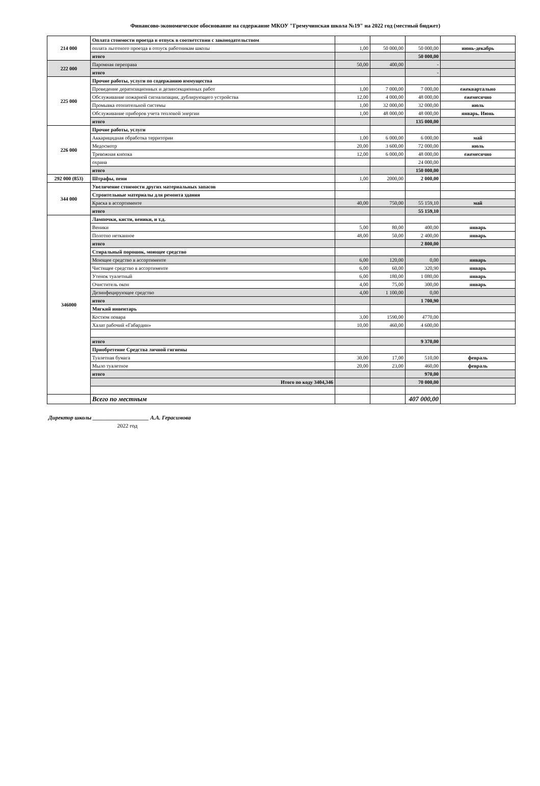Финансово-экономическое обоснование на содержание МКОУ "Гремучинская школа №19" на 2022 год (местный бюджет)
| 214 000 | Оплата стоимости проезда в отпуск в соответствии с законодательством | | | | |
| | оплата льготного проезда в отпуск работникам школы | 1,00 | 50 000,00 | 50 000,00 | июнь-декабрь |
| | итого | | | 50 000,00 | |
| 222 000 | Паромная переправа | 50,00 | 400,00 | - | |
| | итого | | | - | |
| 225 000 | Прочие работы, услуги по содержанию иммущества | | | | |
| | Проведение дератизационных и дезинсекционных работ | 1,00 | 7 000,00 | 7 000,00 | ежеквартально |
| | Обслуживание пожарной сигнализации, дублирующего устройства | 12,00 | 4 000,00 | 48 000,00 | ежемесячно |
| | Промывка отопительной системы | 1,00 | 32 000,00 | 32 000,00 | июль |
| | Обслуживание приборов учета тепловой энергии | 1,00 | 48 000,00 | 48 000,00 | январь. Июнь |
| | итого | | | 135 000,00 | |
| 226 000 | Прочие работы, услуги | | | | |
| | Аккарицидная обработка территории | 1,00 | 6 000,00 | 6 000,00 | май |
| | Медосмотр | 20,00 | 3 600,00 | 72 000,00 | июль |
| | Тревожная кнопка | 12,00 | 6 000,00 | 48 000,00 | ежемесячно |
| | охрана | | | 24 000,00 | |
| | итого | | | 150 000,00 | |
| 292 000 (853) | Штрафы, пени | 1,00 | 2000,00 | 2 000,00 | |
| 344 000 | Увеличение стоимости других материальных запасов | | | | |
| | Строительные материалы для ремонта здания | | | | |
| | Краска в ассортименте | 40,00 | 750,00 | 55 159,10 | май |
| | итого | | | 55 159,10 | |
| 346000 | Лампочки, кисти, веники, и т.д. | | | | |
| | Веники | 5,00 | 80,00 | 400,00 | январь |
| | Полотно нетканное | 48,00 | 50,00 | 2 400,00 | январь |
| | итого | | | 2 800,00 | |
| | Стиральный порошок, моющее средство | | | | |
| | Моющее средство в ассортименте | 6,00 | 120,00 | 0,00 | январь |
| | Чистящее средство в ассортименте | 6,00 | 60,00 | 320,90 | январь |
| | Утенок туалетный | 6,00 | 180,00 | 1 080,00 | январь |
| | Очиститель окон | 4,00 | 75,00 | 300,00 | январь |
| | Дезинфецирующее средство | 4,00 | 1 100,00 | 0,00 | |
| | итого | | | 1 700,90 | |
| | Мягкий инвентарь | | | | |
| | Костюм повара | 3,00 | 1590,00 | 4770,00 | |
| | Халат рабочий «Габардин» | 10,00 | 460,00 | 4 600,00 | |
| | итого | | | 9 370,00 | |
| | Приобретение Средства личной гигиены | | | | |
| | Туалетная бумага | 30,00 | 17,00 | 510,00 | февраль |
| | Мыло туалетное | 20,00 | 23,00 | 460,00 | февраль |
| | итого | | | 970,00 | |
| | Итого по коду 3404,346 | | | 70 000,00 | |
| | Всего по местным | | | 407 000,00 | |
Директор школы ____________________ А.А. Герасимова
2022 год